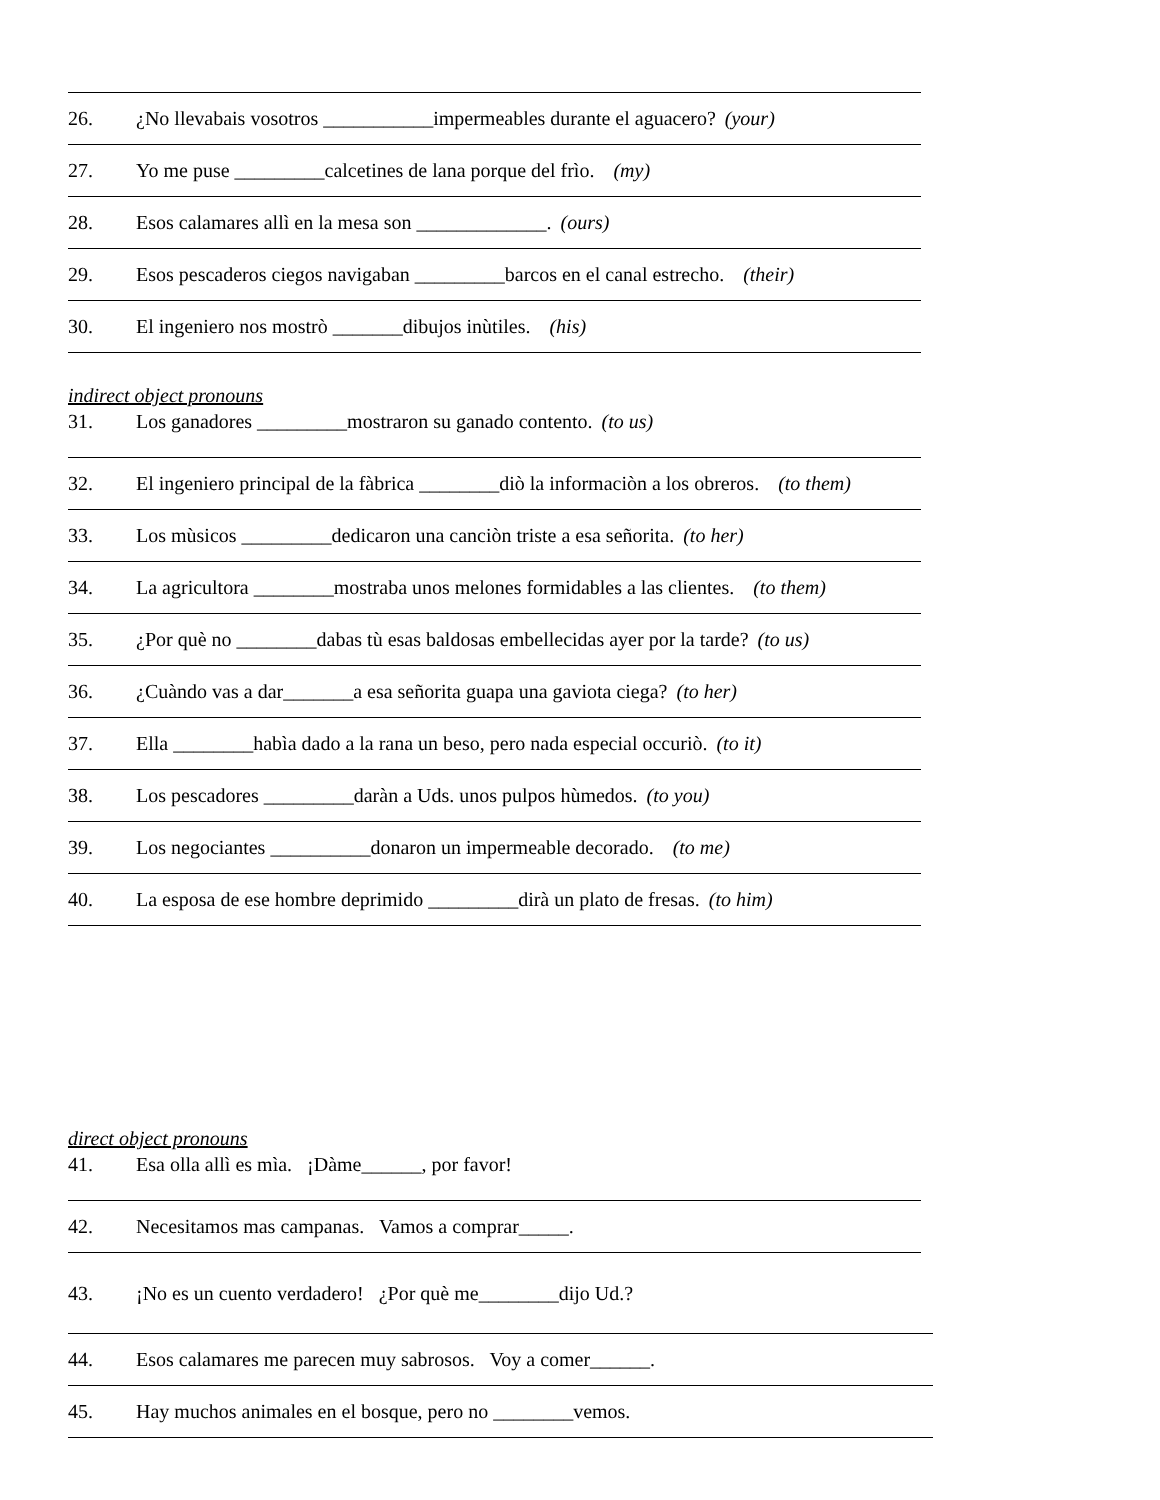26. ¿No llevabais vosotros ___________impermeables durante el aguacero? (your)
27. Yo me puse _________calcetines de lana porque del frìo. (my)
28. Esos calamares allì en la mesa son _____________. (ours)
29. Esos pescaderos ciegos navigaban _________barcos en el canal estrecho. (their)
30. El ingeniero nos mostrò _______dibujos inùtiles. (his)
indirect object pronouns
31. Los ganadores _________mostraron su ganado contento. (to us)
32. El ingeniero principal de la fàbrica ________diò la informaciòn a los obreros. (to them)
33. Los mùsicos _________dedicaron una canciòn triste a esa señorita. (to her)
34. La agricultora ________mostraba unos melones formidables a las clientes. (to them)
35. ¿Por què no ________dabas tù esas baldosas embellecidas ayer por la tarde? (to us)
36. ¿Cuàndo vas a dar_______a esa señorita guapa una gaviota ciega? (to her)
37. Ella ________habìa dado a la rana un beso, pero nada especial occuriò. (to it)
38. Los pescadores _________daràn a Uds. unos pulpos hùmedos. (to you)
39. Los negociantes __________donaron un impermeable decorado. (to me)
40. La esposa de ese hombre deprimido _________dirà un plato de fresas. (to him)
direct object pronouns
41. Esa olla allì es mìa. ¡Dàme______, por favor!
42. Necesitamos mas campanas. Vamos a comprar_____.
43. ¡No es un cuento verdadero! ¿Por què me________dijo Ud.?
44. Esos calamares me parecen muy sabrosos. Voy a comer______.
45. Hay muchos animales en el bosque, pero no ________vemos.